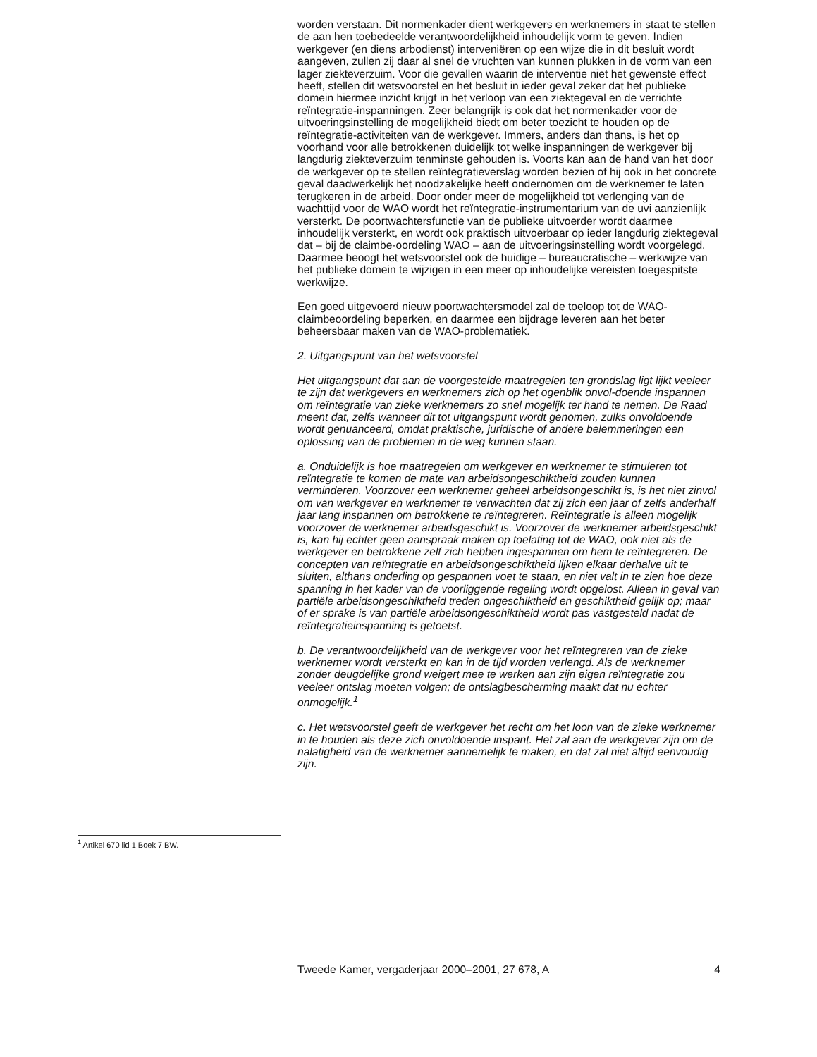worden verstaan. Dit normenkader dient werkgevers en werknemers in staat te stellen de aan hen toebedeelde verantwoordelijkheid inhoudelijk vorm te geven. Indien werkgever (en diens arbodienst) interveniëren op een wijze die in dit besluit wordt aangeven, zullen zij daar al snel de vruchten van kunnen plukken in de vorm van een lager ziekteverzuim. Voor die gevallen waarin de interventie niet het gewenste effect heeft, stellen dit wetsvoorstel en het besluit in ieder geval zeker dat het publieke domein hiermee inzicht krijgt in het verloop van een ziektegeval en de verrichte reïntegratie-inspanningen. Zeer belangrijk is ook dat het normenkader voor de uitvoeringsinstelling de mogelijkheid biedt om beter toezicht te houden op de reïntegratie-activiteiten van de werkgever. Immers, anders dan thans, is het op voorhand voor alle betrokkenen duidelijk tot welke inspanningen de werkgever bij langdurig ziekteverzuim tenminste gehouden is. Voorts kan aan de hand van het door de werkgever op te stellen reïntegratieverslag worden bezien of hij ook in het concrete geval daadwerkelijk het noodzakelijke heeft ondernomen om de werknemer te laten terugkeren in de arbeid. Door onder meer de mogelijkheid tot verlenging van de wachttijd voor de WAO wordt het reïntegratie-instrumentarium van de uvi aanzienlijk versterkt. De poortwachtersfunctie van de publieke uitvoerder wordt daarmee inhoudelijk versterkt, en wordt ook praktisch uitvoerbaar op ieder langdurig ziektegeval dat – bij de claimbe-oordeling WAO – aan de uitvoeringsinstelling wordt voorgelegd. Daarmee beoogt het wetsvoorstel ook de huidige – bureaucratische – werkwijze van het publieke domein te wijzigen in een meer op inhoudelijke vereisten toegespitste werkwijze.
Een goed uitgevoerd nieuw poortwachtersmodel zal de toeloop tot de WAO-claimbeoordeling beperken, en daarmee een bijdrage leveren aan het beter beheersbaar maken van de WAO-problematiek.
2. Uitgangspunt van het wetsvoorstel
Het uitgangspunt dat aan de voorgestelde maatregelen ten grondslag ligt lijkt veeleer te zijn dat werkgevers en werknemers zich op het ogenblik onvol-doende inspannen om reïntegratie van zieke werknemers zo snel mogelijk ter hand te nemen. De Raad meent dat, zelfs wanneer dit tot uitgangspunt wordt genomen, zulks onvoldoende wordt genuanceerd, omdat praktische, juridische of andere belemmeringen een oplossing van de problemen in de weg kunnen staan.
a. Onduidelijk is hoe maatregelen om werkgever en werknemer te stimuleren tot reïntegratie te komen de mate van arbeidsongeschiktheid zouden kunnen verminderen. Voorzover een werknemer geheel arbeidsongeschikt is, is het niet zinvol om van werkgever en werknemer te verwachten dat zij zich een jaar of zelfs anderhalf jaar lang inspannen om betrokkene te reïntegreren. Reïntegratie is alleen mogelijk voorzover de werknemer arbeidsgeschikt is. Voorzover de werknemer arbeidsgeschikt is, kan hij echter geen aanspraak maken op toelating tot de WAO, ook niet als de werkgever en betrokkene zelf zich hebben ingespannen om hem te reïntegreren. De concepten van reïntegratie en arbeidsongeschiktheid lijken elkaar derhalve uit te sluiten, althans onderling op gespannen voet te staan, en niet valt in te zien hoe deze spanning in het kader van de voorliggende regeling wordt opgelost. Alleen in geval van partiële arbeidsongeschiktheid treden ongeschiktheid en geschiktheid gelijk op; maar of er sprake is van partiële arbeidsongeschiktheid wordt pas vastgesteld nadat de reïntegratieinspanning is getoetst.
b. De verantwoordelijkheid van de werkgever voor het reïntegreren van de zieke werknemer wordt versterkt en kan in de tijd worden verlengd. Als de werknemer zonder deugdelijke grond weigert mee te werken aan zijn eigen reïntegratie zou veeleer ontslag moeten volgen; de ontslagbescherming maakt dat nu echter onmogelijk.<sup>1</sup>
c. Het wetsvoorstel geeft de werkgever het recht om het loon van de zieke werknemer in te houden als deze zich onvoldoende inspant. Het zal aan de werkgever zijn om de nalatigheid van de werknemer aannemelijk te maken, en dat zal niet altijd eenvoudig zijn.
<sup>1</sup> Artikel 670 lid 1 Boek 7 BW.
Tweede Kamer, vergaderjaar 2000–2001, 27 678, A 4